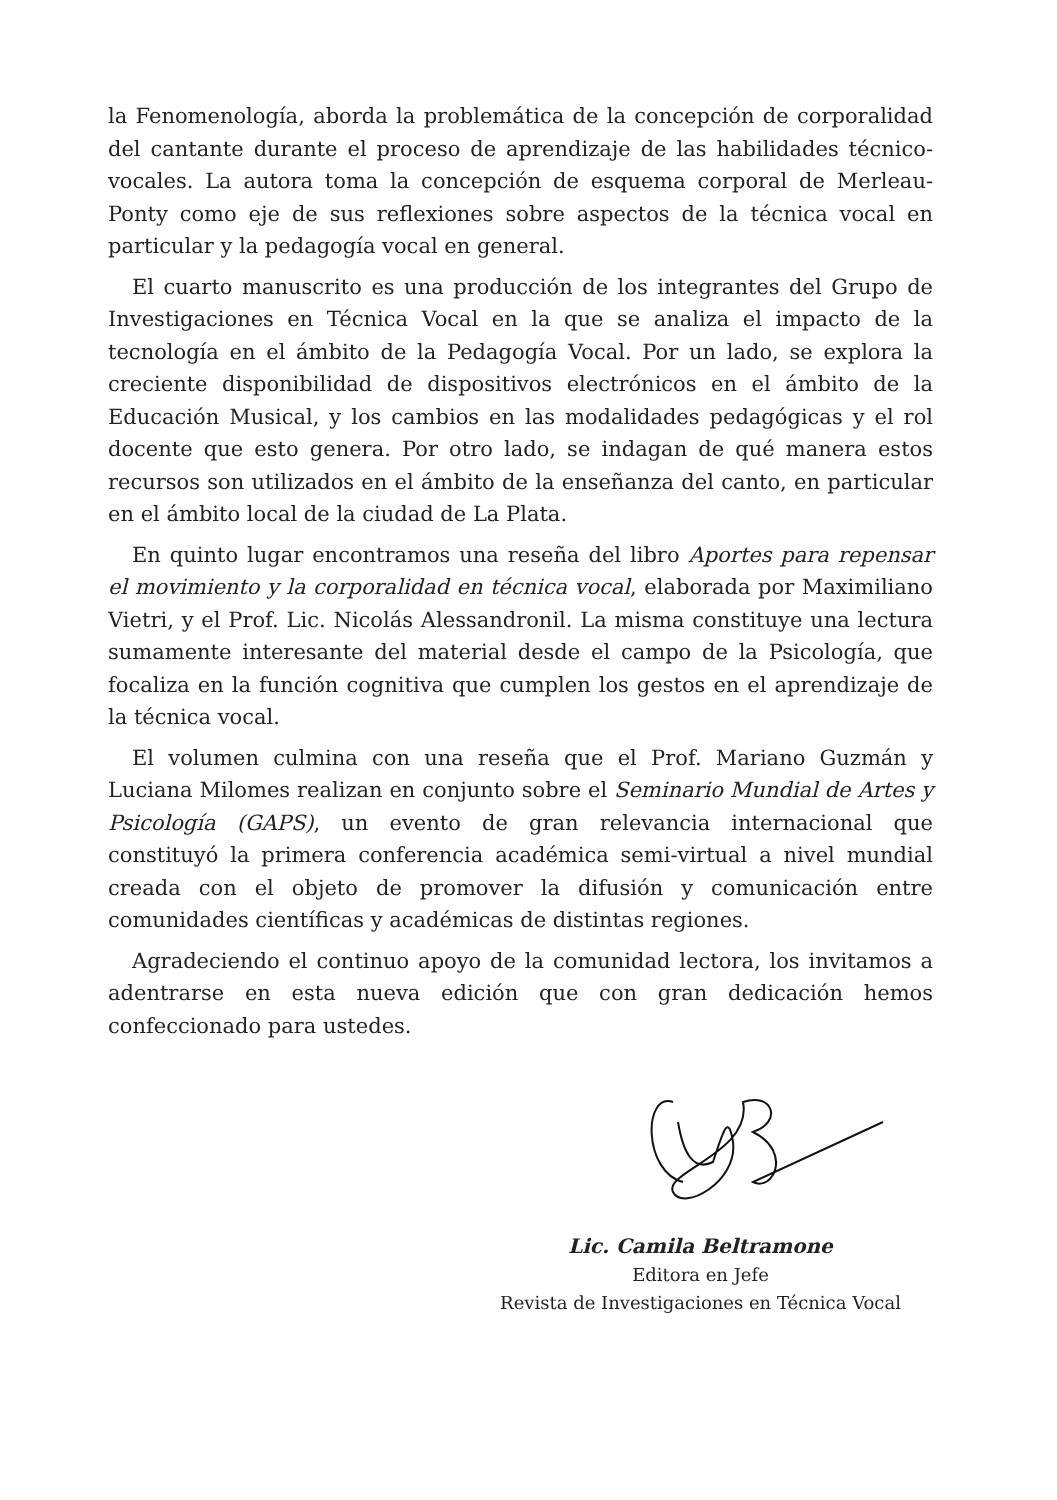la Fenomenología, aborda la problemática de la concepción de corporalidad del cantante durante el proceso de aprendizaje de las habilidades técnico-vocales. La autora toma la concepción de esquema corporal de Merleau-Ponty como eje de sus reflexiones sobre aspectos de la técnica vocal en particular y la pedagogía vocal en general.
El cuarto manuscrito es una producción de los integrantes del Grupo de Investigaciones en Técnica Vocal en la que se analiza el impacto de la tecnología en el ámbito de la Pedagogía Vocal. Por un lado, se explora la creciente disponibilidad de dispositivos electrónicos en el ámbito de la Educación Musical, y los cambios en las modalidades pedagógicas y el rol docente que esto genera. Por otro lado, se indagan de qué manera estos recursos son utilizados en el ámbito de la enseñanza del canto, en particular en el ámbito local de la ciudad de La Plata.
En quinto lugar encontramos una reseña del libro Aportes para repensar el movimiento y la corporalidad en técnica vocal, elaborada por Maximiliano Vietri, y el Prof. Lic. Nicolás Alessandronil. La misma constituye una lectura sumamente interesante del material desde el campo de la Psicología, que focaliza en la función cognitiva que cumplen los gestos en el aprendizaje de la técnica vocal.
El volumen culmina con una reseña que el Prof. Mariano Guzmán y Luciana Milomes realizan en conjunto sobre el Seminario Mundial de Artes y Psicología (GAPS), un evento de gran relevancia internacional que constituyó la primera conferencia académica semi-virtual a nivel mundial creada con el objeto de promover la difusión y comunicación entre comunidades científicas y académicas de distintas regiones.
Agradeciendo el continuo apoyo de la comunidad lectora, los invitamos a adentrarse en esta nueva edición que con gran dedicación hemos confeccionado para ustedes.
Lic. Camila Beltramone
Editora en Jefe
Revista de Investigaciones en Técnica Vocal